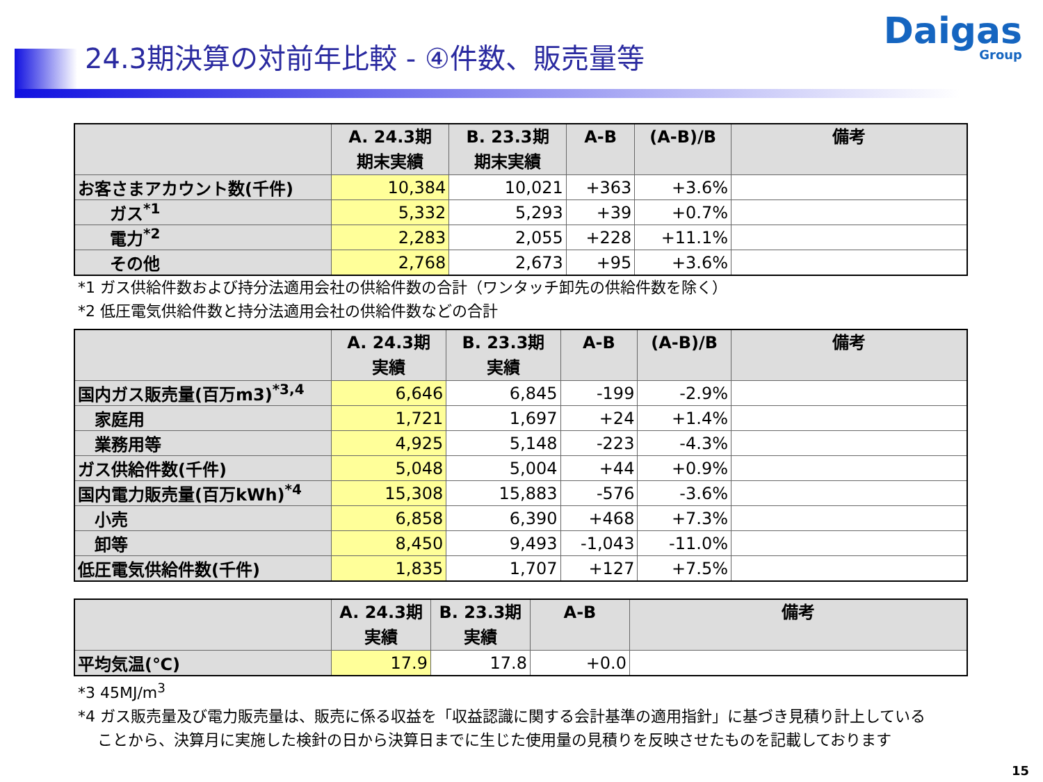24.3期決算の対前年比較 - ④件数、販売量等
Daigas
Group
| | A. 24.3期 期末実績 | B. 23.3期 期末実績 | A-B | (A-B)/B | 備考 |
| --- | --- | --- | --- | --- | --- |
| お客さまアカウント数(千件) | 10,384 | 10,021 | +363 | +3.6% | |
| ガス<sup>*1</sup> | 5,332 | 5,293 | +39 | +0.7% | |
| 電力<sup>*2</sup> | 2,283 | 2,055 | +228 | +11.1% | |
| その他 | 2,768 | 2,673 | +95 | +3.6% | |
*1 ガス供給件数および持分法適用会社の供給件数の合計（ワンタッチ卸先の供給件数を除く）
*2 低圧電気供給件数と持分法適用会社の供給件数などの合計
| | A. 24.3期 実績 | B. 23.3期 実績 | A-B | (A-B)/B | 備考 |
| --- | --- | --- | --- | --- | --- |
| 国内ガス販売量(百万m3)<sup>*3,4</sup> | 6,646 | 6,845 | -199 | -2.9% | |
| 家庭用 | 1,721 | 1,697 | +24 | +1.4% | |
| 業務用等 | 4,925 | 5,148 | -223 | -4.3% | |
| ガス供給件数(千件) | 5,048 | 5,004 | +44 | +0.9% | |
| 国内電力販売量(百万kWh)<sup>*4</sup> | 15,308 | 15,883 | -576 | -3.6% | |
| 小売 | 6,858 | 6,390 | +468 | +7.3% | |
| 卸等 | 8,450 | 9,493 | -1,043 | -11.0% | |
| 低圧電気供給件数(千件) | 1,835 | 1,707 | +127 | +7.5% | |
| | A. 24.3期 実績 | B. 23.3期 実績 | A-B | 備考 |
| --- | --- | --- | --- | --- |
| 平均気温(℃) | 17.9 | 17.8 | +0.0 | |
*3 45MJ/m<sup>3</sup>
*4 ガス販売量及び電力販売量は、販売に係る収益を「収益認識に関する会計基準の適用指針」に基づき見積り計上している
ことから、決算月に実施した検針の日から決算日までに生じた使用量の見積りを反映させたものを記載しております
15